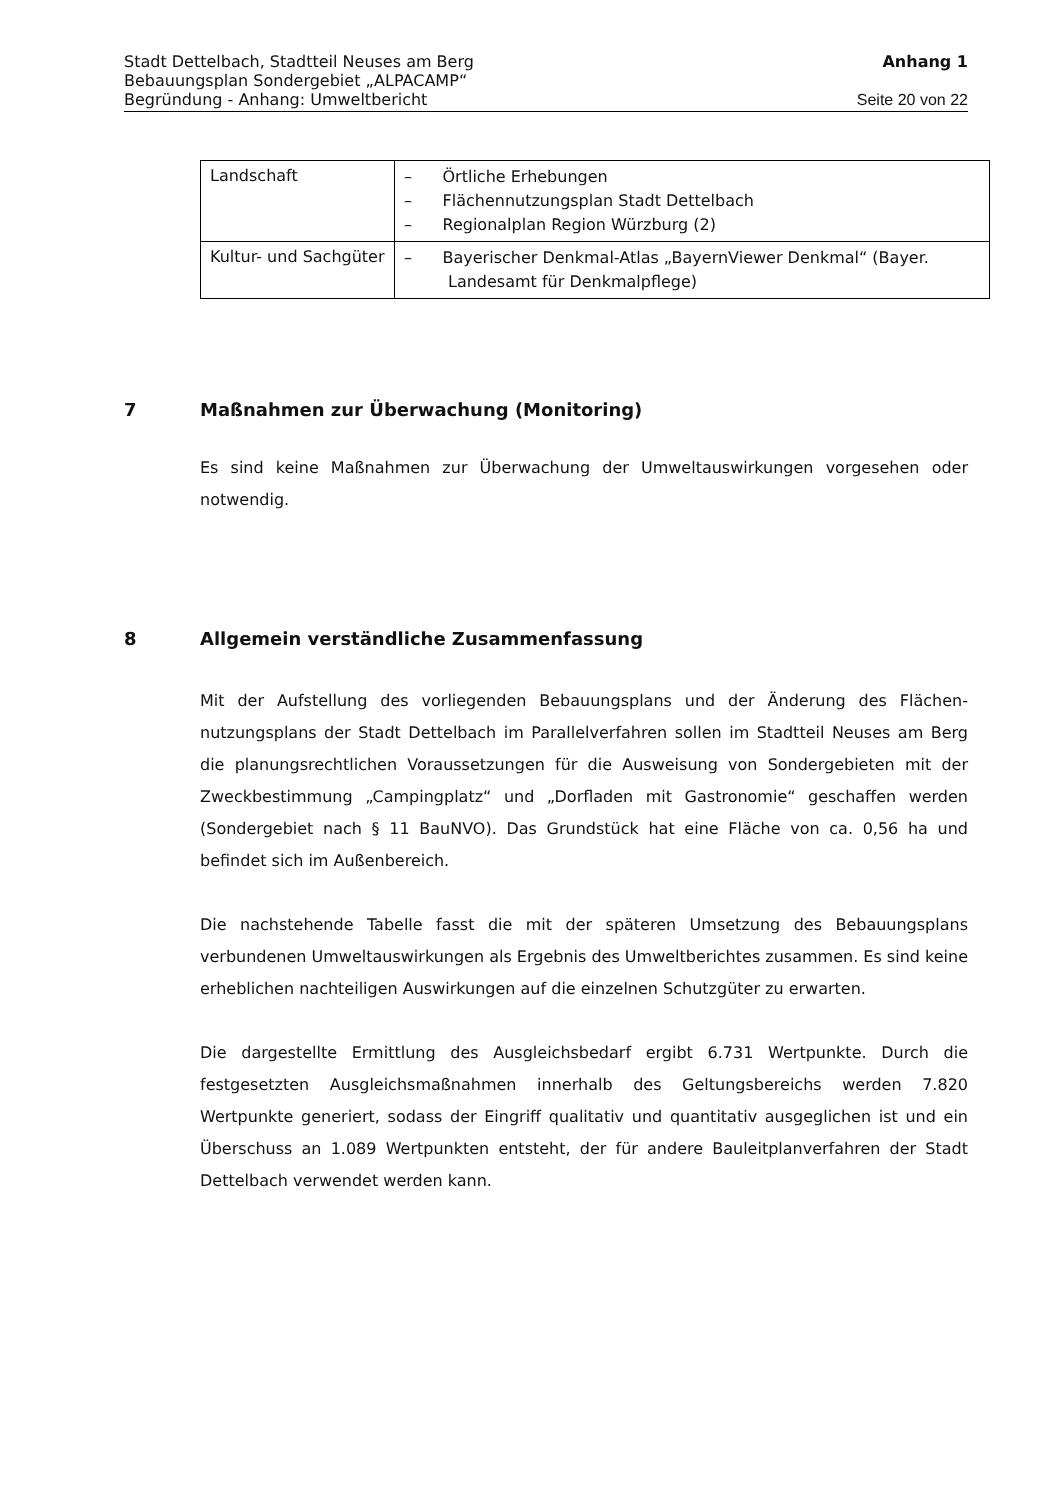Stadt Dettelbach, Stadtteil Neuses am Berg Anhang 1
Bebauungsplan Sondergebiet „ALPACAMP“
Begründung - Anhang: Umweltbericht Seite 20 von 22
| Landschaft | – Örtliche Erhebungen – Flächennutzungsplan Stadt Dettelbach – Regionalplan Region Würzburg (2) |
| Kultur- und Sachgüter | – Bayerischer Denkmal-Atlas „BayernViewer Denkmal“ (Bayer. Landesamt für Denkmalpflege) |
7 Maßnahmen zur Überwachung (Monitoring)
Es sind keine Maßnahmen zur Überwachung der Umweltauswirkungen vorgesehen oder notwendig.
8 Allgemein verständliche Zusammenfassung
Mit der Aufstellung des vorliegenden Bebauungsplans und der Änderung des Flächen­nutzungsplans der Stadt Dettelbach im Parallelverfahren sollen im Stadtteil Neuses am Berg die planungsrechtlichen Voraussetzungen für die Ausweisung von Sondergebieten mit der Zweckbestimmung „Campingplatz“ und „Dorfladen mit Gastronomie“ geschaffen werden (Sondergebiet nach § 11 BauNVO). Das Grundstück hat eine Fläche von ca. 0,56 ha und befindet sich im Außenbereich.
Die nachstehende Tabelle fasst die mit der späteren Umsetzung des Bebauungsplans verbundenen Umweltauswirkungen als Ergebnis des Umweltberichtes zusammen. Es sind keine erheblichen nachteiligen Auswirkungen auf die einzelnen Schutzgüter zu erwarten.
Die dargestellte Ermittlung des Ausgleichsbedarf ergibt 6.731 Wertpunkte. Durch die festgesetzten Ausgleichsmaßnahmen innerhalb des Geltungsbereichs werden 7.820 Wertpunkte generiert, sodass der Eingriff qualitativ und quantitativ ausgeglichen ist und ein Überschuss an 1.089 Wertpunkten entsteht, der für andere Bauleitplanverfahren der Stadt Dettelbach verwendet werden kann.